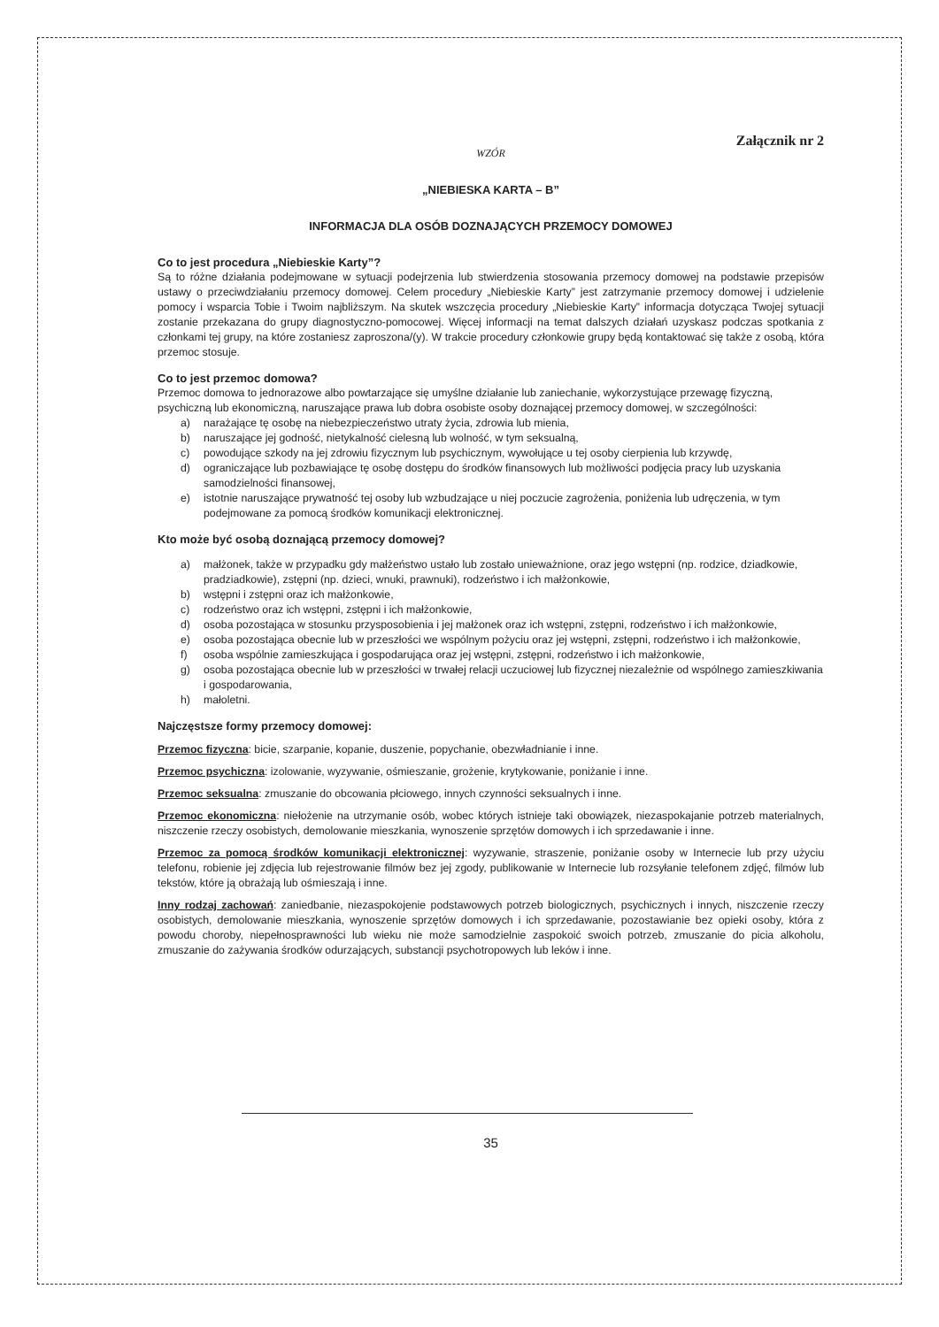Załącznik nr 2
WZÓR
„NIEBIESKA KARTA – B”
INFORMACJA DLA OSÓB DOZNAJĄCYCH PRZEMOCY DOMOWEJ
Co to jest procedura „Niebieskie Karty”?
Są to różne działania podejmowane w sytuacji podejrzenia lub stwierdzenia stosowania przemocy domowej na podstawie przepisów ustawy o przeciwdziałaniu przemocy domowej. Celem procedury „Niebieskie Karty” jest zatrzymanie przemocy domowej i udzielenie pomocy i wsparcia Tobie i Twoim najbliższym. Na skutek wszczęcia procedury „Niebieskie Karty” informacja dotycząca Twojej sytuacji zostanie przekazana do grupy diagnostyczno-pomocowej. Więcej informacji na temat dalszych działań uzyskasz podczas spotkania z członkami tej grupy, na które zostaniesz zaproszona/(y). W trakcie procedury członkowie grupy będą kontaktować się także z osobą, która przemoc stosuje.
Co to jest przemoc domowa?
Przemoc domowa to jednorazowe albo powtarzające się umyślne działanie lub zaniechanie, wykorzystujące przewagę fizyczną, psychiczną lub ekonomiczną, naruszające prawa lub dobra osobiste osoby doznającej przemocy domowej, w szczególności:
a) narażające tę osobę na niebezpieczeństwo utraty życia, zdrowia lub mienia,
b) naruszające jej godność, nietykalność cielesną lub wolność, w tym seksualną,
c) powodujące szkody na jej zdrowiu fizycznym lub psychicznym, wywołujące u tej osoby cierpienia lub krzywdę,
d) ograniczające lub pozbawiające tę osobę dostępu do środków finansowych lub możliwości podjęcia pracy lub uzyskania samodzielności finansowej,
e) istotnie naruszające prywatność tej osoby lub wzbudzające u niej poczucie zagrożenia, poniżenia lub udręczenia, w tym podejmowane za pomocą środków komunikacji elektronicznej.
Kto może być osobą doznającą przemocy domowej?
a) małżonek, także w przypadku gdy małżeństwo ustało lub zostało unieważnione, oraz jego wstępni (np. rodzice, dziadkowie, pradziadkowie), zstępni (np. dzieci, wnuki, prawnuki), rodzeństwo i ich małżonkowie,
b) wstępni i zstępni oraz ich małżonkowie,
c) rodzeństwo oraz ich wstępni, zstępni i ich małżonkowie,
d) osoba pozostająca w stosunku przysposobienia i jej małżonek oraz ich wstępni, zstępni, rodzeństwo i ich małżonkowie,
e) osoba pozostająca obecnie lub w przeszłości we wspólnym pożyciu oraz jej wstępni, zstępni, rodzeństwo i ich małżonkowie,
f) osoba wspólnie zamieszkująca i gospodarująca oraz jej wstępni, zstępni, rodzeństwo i ich małżonkowie,
g) osoba pozostająca obecnie lub w przeszłości w trwałej relacji uczuciowej lub fizycznej niezależnie od wspólnego zamieszkiwania i gospodarowania,
h) małoletni.
Najczęstsze formy przemocy domowej:
Przemoc fizyczna: bicie, szarpanie, kopanie, duszenie, popychanie, obezwładnianie i inne.
Przemoc psychiczna: izolowanie, wyzywanie, ośmieszanie, grożenie, krytykowanie, poniżanie i inne.
Przemoc seksualna: zmuszanie do obcowania płciowego, innych czynności seksualnych i inne.
Przemoc ekonomiczna: niełożenie na utrzymanie osób, wobec których istnieje taki obowiązek, niezaspokajanie potrzeb materialnych, niszczenie rzeczy osobistych, demolowanie mieszkania, wynoszenie sprzętów domowych i ich sprzedawanie i inne.
Przemoc za pomocą środków komunikacji elektronicznej: wyzywanie, straszenie, poniżanie osoby w Internecie lub przy użyciu telefonu, robienie jej zdjęcia lub rejestrowanie filmów bez jej zgody, publikowanie w Internecie lub rozsyłanie telefonem zdjęć, filmów lub tekstów, które ją obrażają lub ośmieszają i inne.
Inny rodzaj zachowań: zaniedbanie, niezaspokojenie podstawowych potrzeb biologicznych, psychicznych i innych, niszczenie rzeczy osobistych, demolowanie mieszkania, wynoszenie sprzętów domowych i ich sprzedawanie, pozostawianie bez opieki osoby, która z powodu choroby, niepełnosprawności lub wieku nie może samodzielnie zaspokoić swoich potrzeb, zmuszanie do picia alkoholu, zmuszanie do zażywania środków odurzających, substancji psychotropowych lub leków i inne.
35